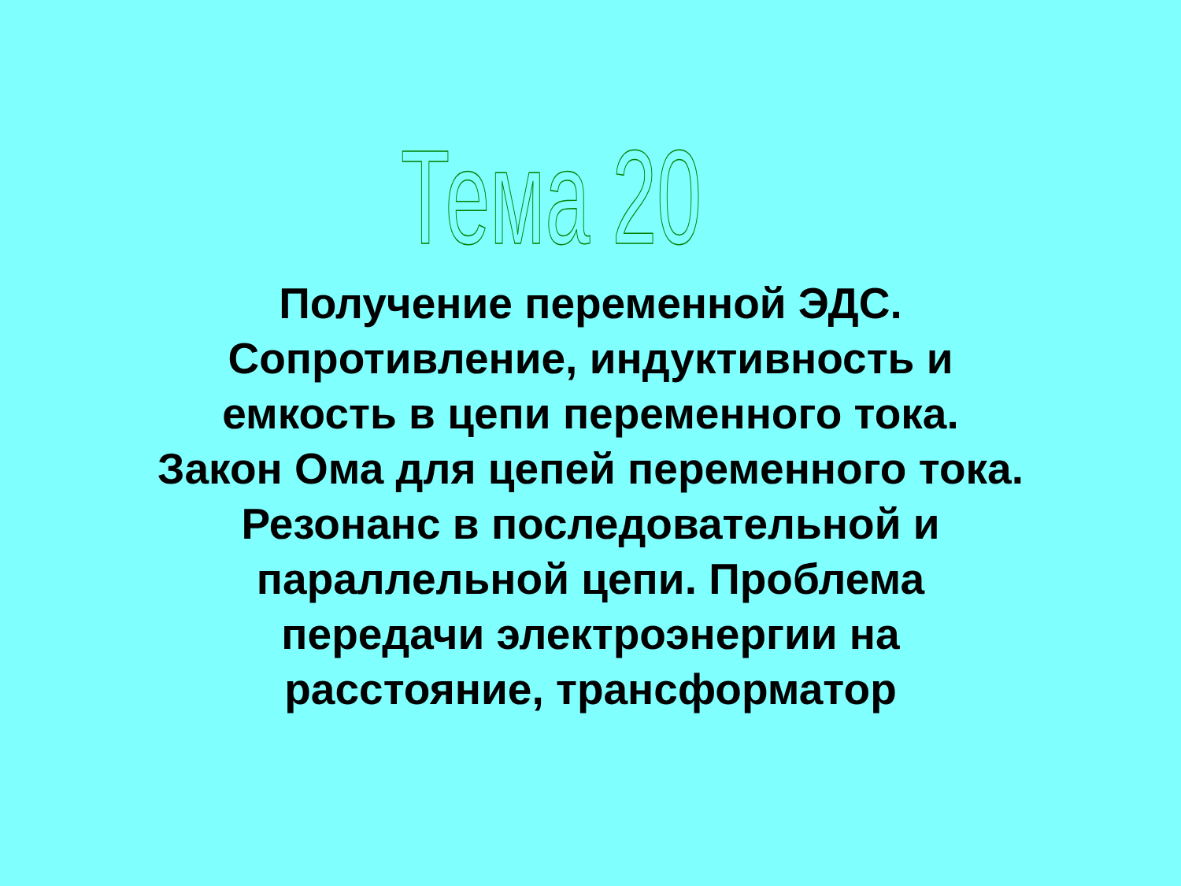Тема 20
Получение переменной ЭДС. Сопротивление, индуктивность и емкость в цепи переменного тока. Закон Ома для цепей переменного тока. Резонанс в последовательной и параллельной цепи. Проблема передачи электроэнергии на расстояние, трансформатор